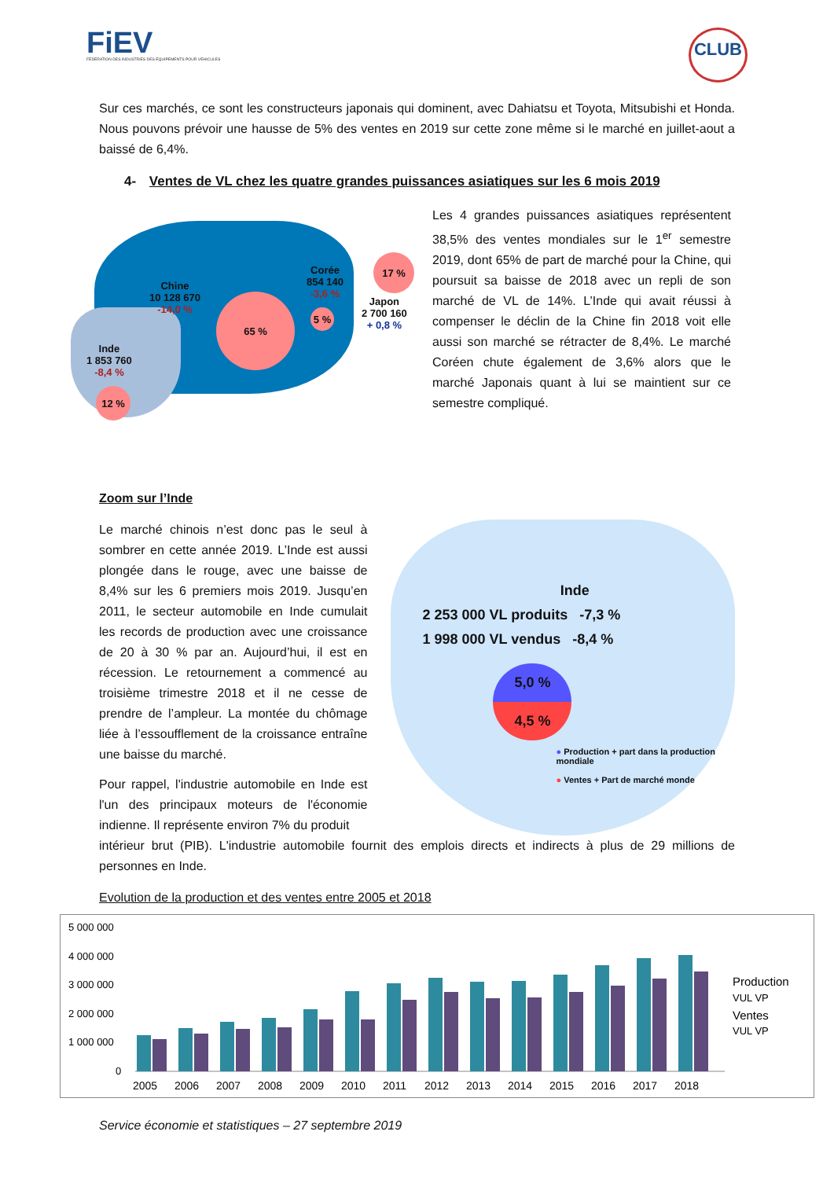FiEV
FÉDÉRATION DES INDUSTRIES DES ÉQUIPEMENTS POUR VÉHICULES
CLUB
Sur ces marchés, ce sont les constructeurs japonais qui dominent, avec Dahiatsu et Toyota, Mitsubishi et Honda. Nous pouvons prévoir une hausse de 5% des ventes en 2019 sur cette zone même si le marché en juillet-aout a baissé de 6,4%.
4- Ventes de VL chez les quatre grandes puissances asiatiques sur les 6 mois 2019
Chine
10 128 670
-14,0 %
Corée
854 140
-3,6 %
Japon
2 700 160
+ 0,8 %
Inde
1 853 760
-8,4 %
65 %
17 %
5 %
12 %
Les 4 grandes puissances asiatiques représentent 38,5% des ventes mondiales sur le 1<sup>er</sup> semestre 2019, dont 65% de part de marché pour la Chine, qui poursuit sa baisse de 2018 avec un repli de son marché de VL de 14%. L’Inde qui avait réussi à compenser le déclin de la Chine fin 2018 voit elle aussi son marché se rétracter de 8,4%. Le marché Coréen chute également de 3,6% alors que le marché Japonais quant à lui se maintient sur ce semestre compliqué.
Zoom sur l’Inde
Le marché chinois n’est donc pas le seul à sombrer en cette année 2019. L’Inde est aussi plongée dans le rouge, avec une baisse de 8,4% sur les 6 premiers mois 2019. Jusqu’en 2011, le secteur automobile en Inde cumulait les records de production avec une croissance de 20 à 30 % par an. Aujourd’hui, il est en récession. Le retournement a commencé au troisième trimestre 2018 et il ne cesse de prendre de l’ampleur. La montée du chômage liée à l’essoufflement de la croissance entraîne une baisse du marché.
Pour rappel, l'industrie automobile en Inde est l'un des principaux moteurs de l'économie indienne. Il représente environ 7% du produit
Inde
2 253 000 VL produits -7,3 %
1 998 000 VL vendus -8,4 %
5,0 %
4,5 %
● Production + part dans la production mondiale
● Ventes + Part de marché monde
intérieur brut (PIB). L'industrie automobile fournit des emplois directs et indirects à plus de 29 millions de personnes en Inde.
Evolution de la production et des ventes entre 2005 et 2018
5 000 000
4 000 000
3 000 000
2 000 000
1 000 000
0
2005
2006
2007
2008
2009
2010
2011
2012
2013
2014
2015
2016
2017
2018
Production
VUL VP
Ventes
VUL VP
Service économie et statistiques – 27 septembre 2019